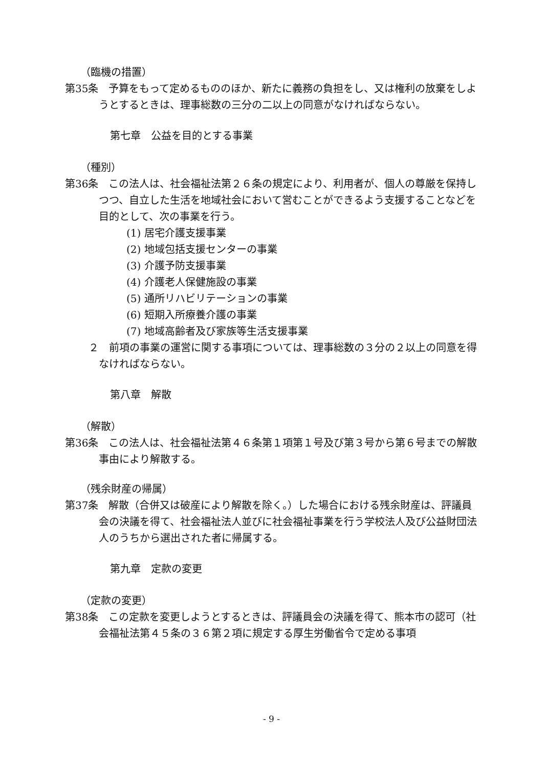（臨機の措置）
第35条　予算をもって定めるもののほか、新たに義務の負担をし、又は権利の放棄をしようとするときは、理事総数の三分の二以上の同意がなければならない。
第七章　公益を目的とする事業
（種別）
第36条　この法人は、社会福祉法第２６条の規定により、利用者が、個人の尊厳を保持しつつ、自立した生活を地域社会において営むことができるよう支援することなどを目的として、次の事業を行う。
(1) 居宅介護支援事業
(2) 地域包括支援センターの事業
(3) 介護予防支援事業
(4) 介護老人保健施設の事業
(5) 通所リハビリテーションの事業
(6) 短期入所療養介護の事業
(7) 地域高齢者及び家族等生活支援事業
２　前項の事業の運営に関する事項については、理事総数の３分の２以上の同意を得なければならない。
第八章　解散
（解散）
第36条　この法人は、社会福祉法第４６条第１項第１号及び第３号から第６号までの解散事由により解散する。
（残余財産の帰属）
第37条　解散（合併又は破産により解散を除く。）した場合における残余財産は、評議員会の決議を得て、社会福祉法人並びに社会福祉事業を行う学校法人及び公益財団法人のうちから選出された者に帰属する。
第九章　定款の変更
（定款の変更）
第38条　この定款を変更しようとするときは、評議員会の決議を得て、熊本市の認可（社会福祉法第４５条の３６第２項に規定する厚生労働省令で定める事項
- 9 -